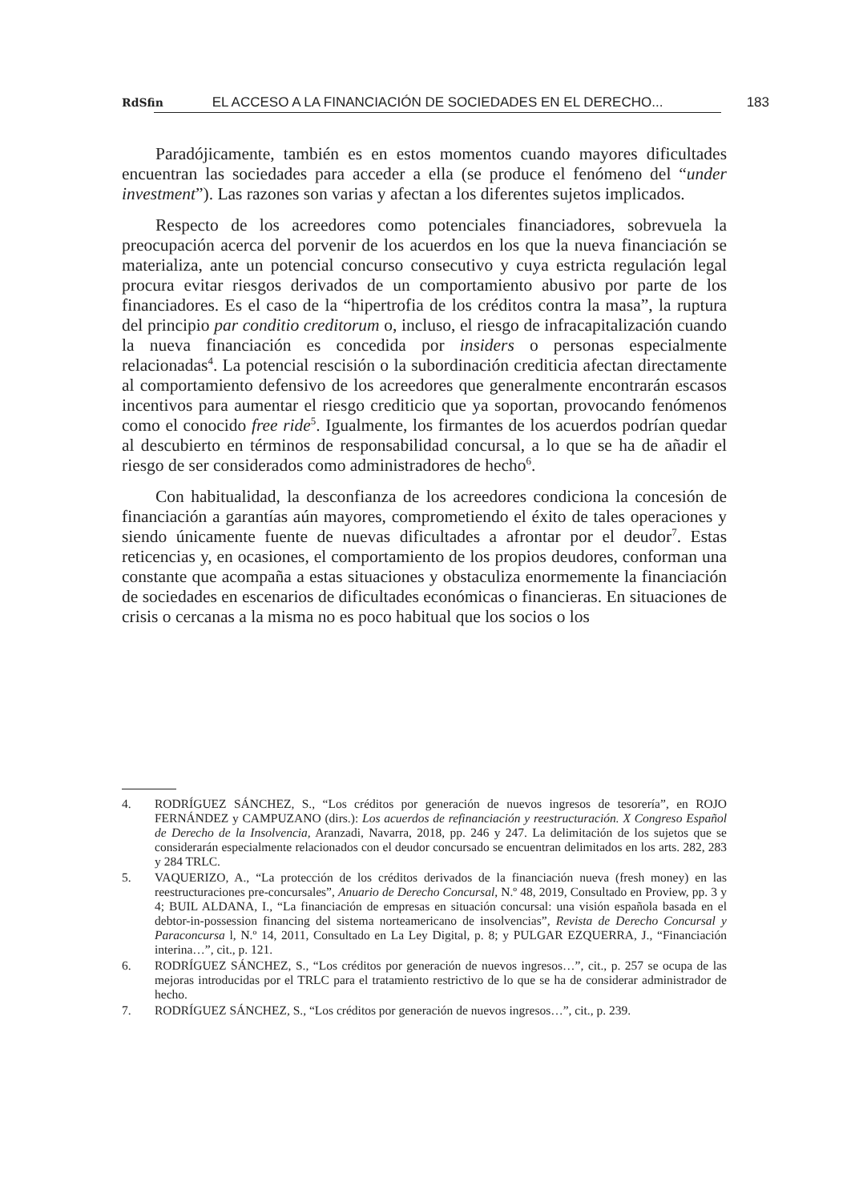RdSfin EL ACCESO A LA FINANCIACIÓN DE SOCIEDADES EN EL DERECHO... 183
Paradójicamente, también es en estos momentos cuando mayores dificultades encuentran las sociedades para acceder a ella (se produce el fenómeno del “under investment”). Las razones son varias y afectan a los diferentes sujetos implicados.
Respecto de los acreedores como potenciales financiadores, sobrevuela la preocupación acerca del porvenir de los acuerdos en los que la nueva financiación se materializa, ante un potencial concurso consecutivo y cuya estricta regulación legal procura evitar riesgos derivados de un comportamiento abusivo por parte de los financiadores. Es el caso de la “hipertrofia de los créditos contra la masa”, la ruptura del principio par conditio creditorum o, incluso, el riesgo de infracapitalización cuando la nueva financiación es concedida por insiders o personas especialmente relacionadas<sup>4</sup>. La potencial rescisión o la subordinación crediticia afectan directamente al comportamiento defensivo de los acreedores que generalmente encontrarán escasos incentivos para aumentar el riesgo crediticio que ya soportan, provocando fenómenos como el conocido free ride<sup>5</sup>. Igualmente, los firmantes de los acuerdos podrían quedar al descubierto en términos de responsabilidad concursal, a lo que se ha de añadir el riesgo de ser considerados como administradores de hecho<sup>6</sup>.
Con habitualidad, la desconfianza de los acreedores condiciona la concesión de financiación a garantías aún mayores, comprometiendo el éxito de tales operaciones y siendo únicamente fuente de nuevas dificultades a afrontar por el deudor<sup>7</sup>. Estas reticencias y, en ocasiones, el comportamiento de los propios deudores, conforman una constante que acompaña a estas situaciones y obstaculiza enormemente la financiación de sociedades en escenarios de dificultades económicas o financieras. En situaciones de crisis o cercanas a la misma no es poco habitual que los socios o los
4. RODRÍGUEZ SÁNCHEZ, S., “Los créditos por generación de nuevos ingresos de tesorería”, en ROJO FERNÁNDEZ y CAMPUZANO (dirs.): Los acuerdos de refinanciación y reestructuración. X Congreso Español de Derecho de la Insolvencia, Aranzadi, Navarra, 2018, pp. 246 y 247. La delimitación de los sujetos que se considerarán especialmente relacionados con el deudor concursado se encuentran delimitados en los arts. 282, 283 y 284 TRLC.
5. VAQUERIZO, A., “La protección de los créditos derivados de la financiación nueva (fresh money) en las reestructuraciones pre-concursales”, Anuario de Derecho Concursal, N.º 48, 2019, Consultado en Proview, pp. 3 y 4; BUIL ALDANA, I., “La financiación de empresas en situación concursal: una visión española basada en el debtor-in-possession financing del sistema norteamericano de insolvencias”, Revista de Derecho Concursal y Paraconcursa l, N.º 14, 2011, Consultado en La Ley Digital, p. 8; y PULGAR EZQUERRA, J., “Financiación interina…”, cit., p. 121.
6. RODRÍGUEZ SÁNCHEZ, S., “Los créditos por generación de nuevos ingresos…”, cit., p. 257 se ocupa de las mejoras introducidas por el TRLC para el tratamiento restrictivo de lo que se ha de considerar administrador de hecho.
7. RODRÍGUEZ SÁNCHEZ, S., “Los créditos por generación de nuevos ingresos…”, cit., p. 239.